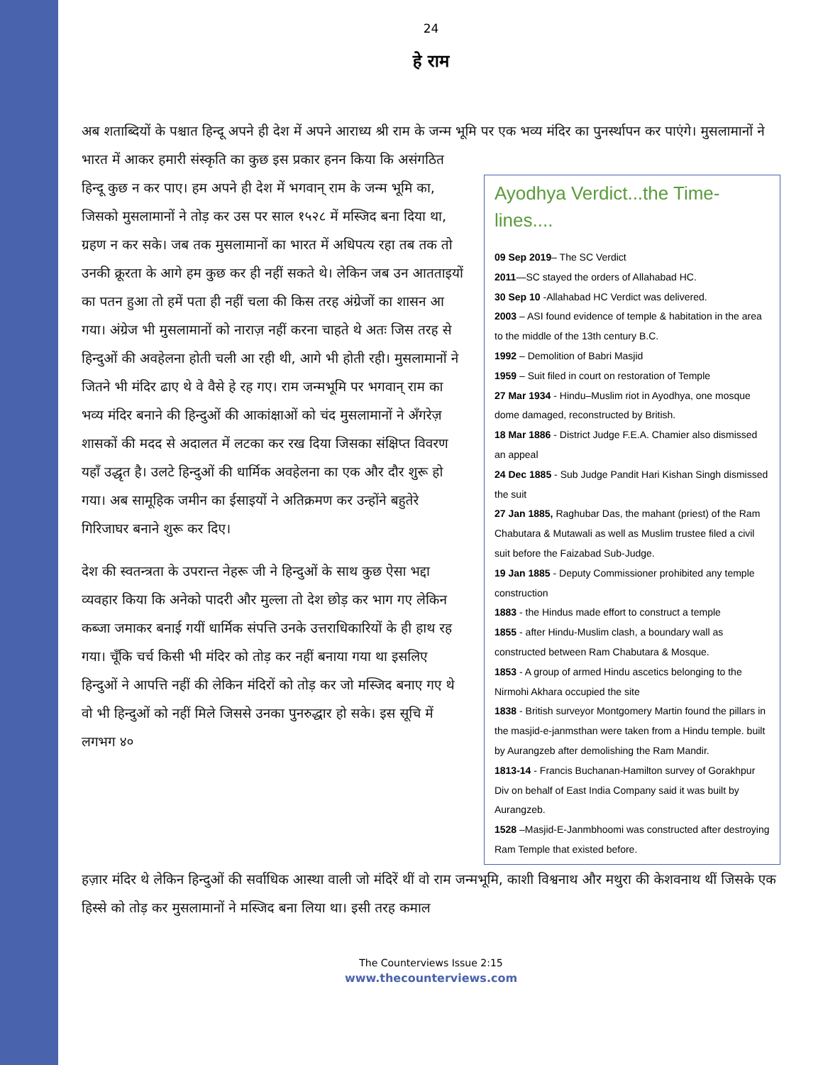24
हे राम
अब शताब्दियों के पश्चात हिन्दू अपने ही देश में अपने आराध्य श्री राम के जन्म भूमि पर एक भव्य मंदिर का पुनर्स्थापन कर पाएंगे। मुसलामानों ने भारत में आकर हमारी संस्कृति का कुछ इस प्रकार हनन किया कि असंगठित
हिन्दू कुछ न कर पाए। हम अपने ही देश में भगवान् राम के जन्म भूमि का, जिसको मुसलामानों ने तोड़ कर उस पर साल १५२८ में मस्जिद बना दिया था, ग्रहण न कर सके। जब तक मुसलामानों का भारत में अधिपत्य रहा तब तक तो उनकी क्रूरता के आगे हम कुछ कर ही नहीं सकते थे। लेकिन जब उन आतताइयों का पतन हुआ तो हमें पता ही नहीं चला की किस तरह अंग्रेजों का शासन आ गया। अंग्रेज भी मुसलामानों को नाराज़ नहीं करना चाहते थे अतः जिस तरह से हिन्दुओं की अवहेलना होती चली आ रही थी, आगे भी होती रही। मुसलामानों ने जितने भी मंदिर ढाए थे वे वैसे हे रह गए। राम जन्मभूमि पर भगवान् राम का भव्य मंदिर बनाने की हिन्दुओं की आकांक्षाओं को चंद मुसलामानों ने अँगरेज़ शासकों की मदद से अदालत में लटका कर रख दिया जिसका संक्षिप्त विवरण यहाँ उद्धृत है। उलटे हिन्दुओं की धार्मिक अवहेलना का एक और दौर शुरू हो गया। अब सामूहिक जमीन का ईसाइयों ने अतिक्रमण कर उन्होंने बहुतेरे गिरिजाघर बनाने शुरू कर दिए।
देश की स्वतन्त्रता के उपरान्त नेहरू जी ने हिन्दुओं के साथ कुछ ऐसा भद्दा व्यवहार किया कि अनेको पादरी और मुल्ला तो देश छोड़ कर भाग गए लेकिन कब्जा जमाकर बनाई गयीं धार्मिक संपत्ति उनके उत्तराधिकारियों के ही हाथ रह गया। चूँकि चर्च किसी भी मंदिर को तोड़ कर नहीं बनाया गया था इसलिए हिन्दुओं ने आपत्ति नहीं की लेकिन मंदिरों को तोड़ कर जो मस्जिद बनाए गए थे वो भी हिन्दुओं को नहीं मिले जिससे उनका पुनरुद्धार हो सके। इस सूचि में लगभग ४०
Ayodhya Verdict...the Time-lines....
09 Sep 2019– The SC Verdict
2011—SC stayed the orders of Allahabad HC.
30 Sep 10 -Allahabad HC Verdict was delivered.
2003 – ASI found evidence of temple & habitation in the area to the middle of the 13th century B.C.
1992 – Demolition of Babri Masjid
1959 – Suit filed in court on restoration of Temple
27 Mar 1934 - Hindu–Muslim riot in Ayodhya, one mosque dome damaged, reconstructed by British.
18 Mar 1886 - District Judge F.E.A. Chamier also dismissed an appeal
24 Dec 1885 - Sub Judge Pandit Hari Kishan Singh dismissed the suit
27 Jan 1885, Raghubar Das, the mahant (priest) of the Ram Chabutara & Mutawali as well as Muslim trustee filed a civil suit before the Faizabad Sub-Judge.
19 Jan 1885 - Deputy Commissioner prohibited any temple construction
1883 - the Hindus made effort to construct a temple
1855 - after Hindu-Muslim clash, a boundary wall as constructed between Ram Chabutara & Mosque.
1853 - A group of armed Hindu ascetics belonging to the Nirmohi Akhara occupied the site
1838 - British surveyor Montgomery Martin found the pillars in the masjid-e-janmsthan were taken from a Hindu temple. built by Aurangzeb after demolishing the Ram Mandir.
1813-14 - Francis Buchanan-Hamilton survey of Gorakhpur Div on behalf of East India Company said it was built by Aurangzeb.
1528 –Masjid-E-Janmbhoomi was constructed after destroying Ram Temple that existed before.
हज़ार मंदिर थे लेकिन हिन्दुओं की सर्वाधिक आस्था वाली जो मंदिरें थीं वो राम जन्मभूमि, काशी विश्वनाथ और मथुरा की केशवनाथ थीं जिसके एक हिस्से को तोड़ कर मुसलामानों ने मस्जिद बना लिया था। इसी तरह कमाल
The Counterviews Issue 2:15
www.thecounterviews.com